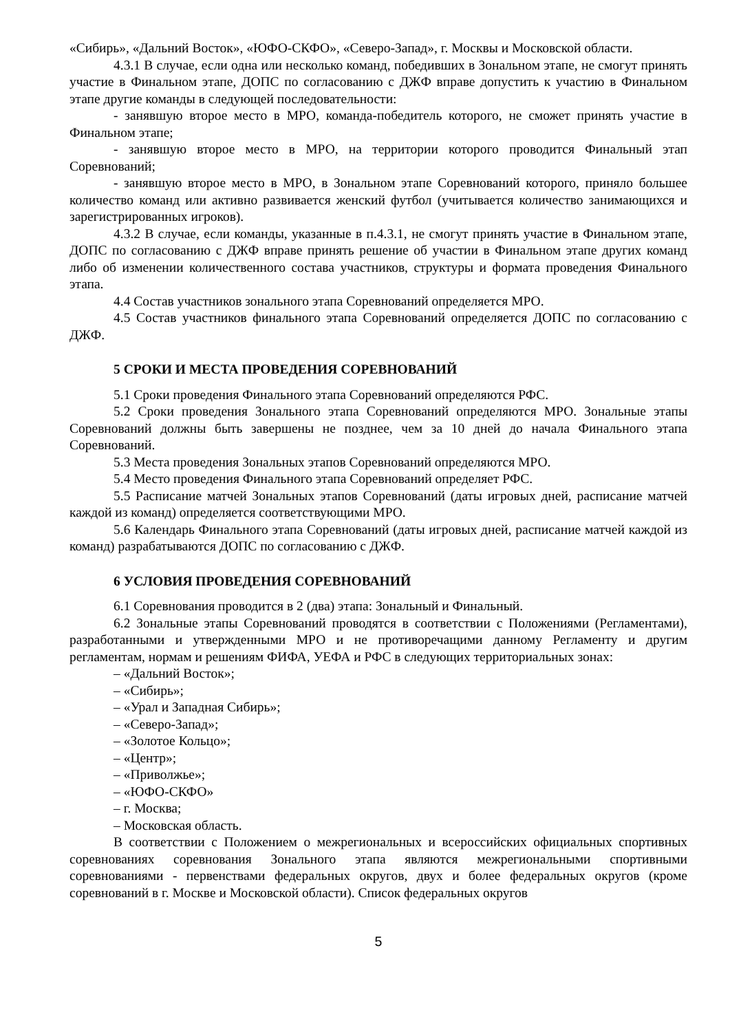«Сибирь», «Дальний Восток», «ЮФО-СКФО», «Северо-Запад», г. Москвы и Московской области.
4.3.1 В случае, если одна или несколько команд, победивших в Зональном этапе, не смогут принять участие в Финальном этапе, ДОПС по согласованию с ДЖФ вправе допустить к участию в Финальном этапе другие команды в следующей последовательности:
- занявшую второе место в МРО, команда-победитель которого, не сможет принять участие в Финальном этапе;
- занявшую второе место в МРО, на территории которого проводится Финальный этап Соревнований;
- занявшую второе место в МРО, в Зональном этапе Соревнований которого, приняло большее количество команд или активно развивается женский футбол (учитывается количество занимающихся и зарегистрированных игроков).
4.3.2 В случае, если команды, указанные в п.4.3.1, не смогут принять участие в Финальном этапе, ДОПС по согласованию с ДЖФ вправе принять решение об участии в Финальном этапе других команд либо об изменении количественного состава участников, структуры и формата проведения Финального этапа.
4.4 Состав участников зонального этапа Соревнований определяется МРО.
4.5 Состав участников финального этапа Соревнований определяется ДОПС по согласованию с ДЖФ.
5 СРОКИ И МЕСТА ПРОВЕДЕНИЯ СОРЕВНОВАНИЙ
5.1 Сроки проведения Финального этапа Соревнований определяются РФС.
5.2 Сроки проведения Зонального этапа Соревнований определяются МРО. Зональные этапы Соревнований должны быть завершены не позднее, чем за 10 дней до начала Финального этапа Соревнований.
5.3 Места проведения Зональных этапов Соревнований определяются МРО.
5.4 Место проведения Финального этапа Соревнований определяет РФС.
5.5 Расписание матчей Зональных этапов Соревнований (даты игровых дней, расписание матчей каждой из команд) определяется соответствующими МРО.
5.6 Календарь Финального этапа Соревнований (даты игровых дней, расписание матчей каждой из команд) разрабатываются ДОПС по согласованию с ДЖФ.
6 УСЛОВИЯ ПРОВЕДЕНИЯ СОРЕВНОВАНИЙ
6.1 Соревнования проводится в 2 (два) этапа: Зональный и Финальный.
6.2 Зональные этапы Соревнований проводятся в соответствии с Положениями (Регламентами), разработанными и утвержденными МРО и не противоречащими данному Регламенту и другим регламентам, нормам и решениям ФИФА, УЕФА и РФС в следующих территориальных зонах:
– «Дальний Восток»;
– «Сибирь»;
– «Урал и Западная Сибирь»;
– «Северо-Запад»;
– «Золотое Кольцо»;
– «Центр»;
– «Приволжье»;
– «ЮФО-СКФО»
– г. Москва;
– Московская область.
В соответствии с Положением о межрегиональных и всероссийских официальных спортивных соревнованиях соревнования Зонального этапа являются межрегиональными спортивными соревнованиями - первенствами федеральных округов, двух и более федеральных округов (кроме соревнований в г. Москве и Московской области). Список федеральных округов
5